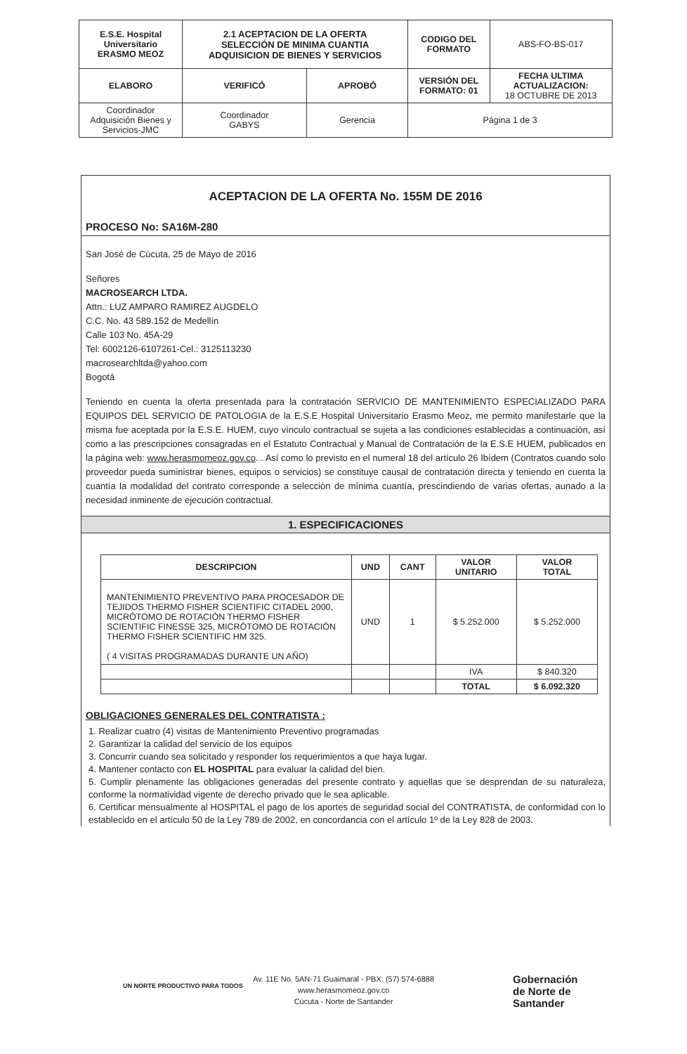| E.S.E. Hospital Universitario ERASMO MEOZ | 2.1 ACEPTACION DE LA OFERTA SELECCIÓN DE MINIMA CUANTIA ADQUISICION DE BIENES Y SERVICIOS | | CODIGO DEL FORMATO | ABS-FO-BS-017 |
| ELABORO | VERIFICÓ | APROBÓ | VERSIÓN DEL FORMATO: 01 | FECHA ULTIMA ACTUALIZACION: 18 OCTUBRE DE 2013 |
| Coordinador Adquisición Bienes y Servicios-JMC | Coordinador GABYS | Gerencia | Página 1 de 3 | |
ACEPTACION DE LA OFERTA No. 155M DE 2016
PROCESO No: SA16M-280
San José de Cúcuta, 25 de Mayo de 2016
Señores
MACROSEARCH LTDA.
Attn.: LUZ AMPARO RAMIREZ AUGDELO
C.C. No. 43 589.152 de Medellín
Calle 103 No. 45A-29
Tel: 6002126-6107261-Cel.: 3125113230
macrosearchltda@yahoo.com
Bogotá
Teniendo en cuenta la oferta presentada para la contratación SERVICIO DE MANTENIMIENTO ESPECIALIZADO PARA EQUIPOS DEL SERVICIO DE PATOLOGIA de la E.S.E Hospital Universitario Erasmo Meoz, me permito manifestarle que la misma fue aceptada por la E.S.E. HUEM, cuyo vínculo contractual se sujeta a las condiciones establecidas a continuación, así como a las prescripciones consagradas en el Estatuto Contractual y Manual de Contratación de la E.S.E HUEM, publicados en la página web: www.herasmomeoz.gov.co. . Así como lo previsto en el numeral 18 del artículo 26 Ibídem (Contratos cuando solo proveedor pueda suministrar bienes, equipos o servicios) se constituye causal de contratación directa y teniendo en cuenta la cuantía la modalidad del contrato corresponde a selección de mínima cuantía, prescindiendo de varias ofertas, aunado a la necesidad inminente de ejecución contractual.
1. ESPECIFICACIONES
| DESCRIPCION | UND | CANT | VALOR UNITARIO | VALOR TOTAL |
| --- | --- | --- | --- | --- |
| MANTENIMIENTO PREVENTIVO PARA PROCESADOR DE TEJIDOS THERMO FISHER SCIENTIFIC CITADEL 2000, MICRÓTOMO DE ROTACIÓN THERMO FISHER SCIENTIFIC FINESSE 325, MICRÓTOMO DE ROTACIÓN THERMO FISHER SCIENTIFIC HM 325. ( 4 VISITAS PROGRAMADAS DURANTE UN AÑO) | UND | 1 | $ 5.252.000 | $ 5.252.000 |
| | | | IVA | $ 840.320 |
| | | | TOTAL | $ 6.092.320 |
OBLIGACIONES GENERALES DEL CONTRATISTA :
1. Realizar cuatro (4) visitas de Mantenimiento Preventivo programadas
2. Garantizar la calidad del servicio de los equipos
3. Concurrir cuando sea solicitado y responder los requerimientos a que haya lugar.
4. Mantener contacto con EL HOSPITAL para evaluar la calidad del bien.
5. Cumplir plenamente las obligaciones generadas del presente contrato y aquellas que se desprendan de su naturaleza, conforme la normatividad vigente de derecho privado que le sea aplicable.
6. Certificar mensualmente al HOSPITAL el pago de los aportes de seguridad social del CONTRATISTA, de conformidad con lo establecido en el artículo 50 de la Ley 789 de 2002, en concordancia con el artículo 1º de la Ley 828 de 2003.
UN NORTE PRODUCTIVO PARA TODOS
Av. 11E No. 5AN-71 Guaimaral - PBX: (57) 574-6888
www.herasmomeoz.gov.co
Cúcuta - Norte de Santander
Gobernación
de Norte de
Santander